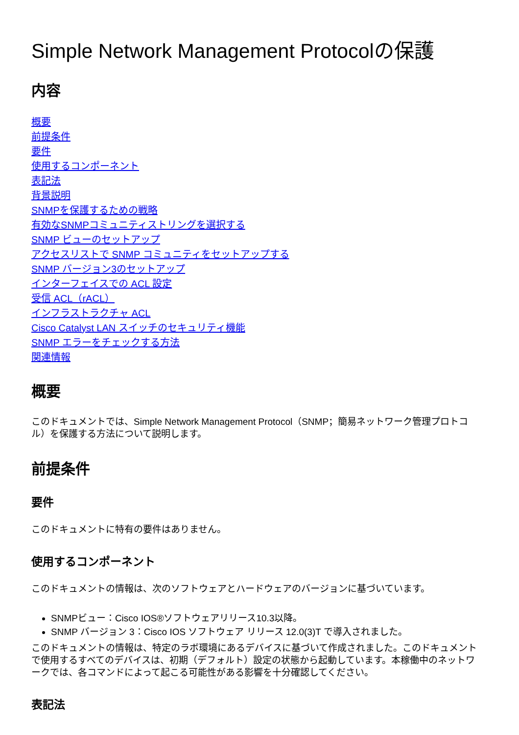Simple Network Management Protocolの保護
内容
概要
前提条件
要件
使用するコンポーネント
表記法
背景説明
SNMPを保護するための戦略
有効なSNMPコミュニティストリングを選択する
SNMP ビューのセットアップ
アクセスリストで SNMP コミュニティをセットアップする
SNMP バージョン3のセットアップ
インターフェイスでの ACL 設定
受信 ACL（rACL）
インフラストラクチャ ACL
Cisco Catalyst LAN スイッチのセキュリティ機能
SNMP エラーをチェックする方法
関連情報
概要
このドキュメントでは、Simple Network Management Protocol（SNMP；簡易ネットワーク管理プロトコル）を保護する方法について説明します。
前提条件
要件
このドキュメントに特有の要件はありません。
使用するコンポーネント
このドキュメントの情報は、次のソフトウェアとハードウェアのバージョンに基づいています。
SNMPビュー：Cisco IOS®ソフトウェアリリース10.3以降。
SNMP バージョン 3：Cisco IOS ソフトウェア リリース 12.0(3)T で導入されました。
このドキュメントの情報は、特定のラボ環境にあるデバイスに基づいて作成されました。このドキュメントで使用するすべてのデバイスは、初期（デフォルト）設定の状態から起動しています。本稼働中のネットワークでは、各コマンドによって起こる可能性がある影響を十分確認してください。
表記法